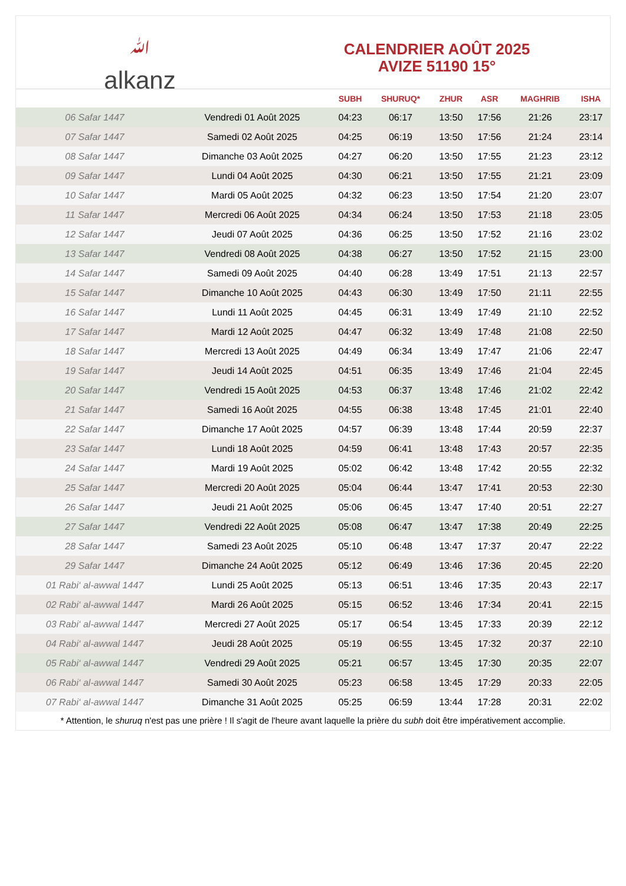ﷲalkanz
CALENDRIER AOÛT 2025
AVIZE 51190 15°
| | | SUBH | SHURUQ* | ZHUR | ASR | MAGHRIB | ISHA |
| --- | --- | --- | --- | --- | --- | --- | --- |
| 06 Safar 1447 | Vendredi 01 Août 2025 | 04:23 | 06:17 | 13:50 | 17:56 | 21:26 | 23:17 |
| 07 Safar 1447 | Samedi 02 Août 2025 | 04:25 | 06:19 | 13:50 | 17:56 | 21:24 | 23:14 |
| 08 Safar 1447 | Dimanche 03 Août 2025 | 04:27 | 06:20 | 13:50 | 17:55 | 21:23 | 23:12 |
| 09 Safar 1447 | Lundi 04 Août 2025 | 04:30 | 06:21 | 13:50 | 17:55 | 21:21 | 23:09 |
| 10 Safar 1447 | Mardi 05 Août 2025 | 04:32 | 06:23 | 13:50 | 17:54 | 21:20 | 23:07 |
| 11 Safar 1447 | Mercredi 06 Août 2025 | 04:34 | 06:24 | 13:50 | 17:53 | 21:18 | 23:05 |
| 12 Safar 1447 | Jeudi 07 Août 2025 | 04:36 | 06:25 | 13:50 | 17:52 | 21:16 | 23:02 |
| 13 Safar 1447 | Vendredi 08 Août 2025 | 04:38 | 06:27 | 13:50 | 17:52 | 21:15 | 23:00 |
| 14 Safar 1447 | Samedi 09 Août 2025 | 04:40 | 06:28 | 13:49 | 17:51 | 21:13 | 22:57 |
| 15 Safar 1447 | Dimanche 10 Août 2025 | 04:43 | 06:30 | 13:49 | 17:50 | 21:11 | 22:55 |
| 16 Safar 1447 | Lundi 11 Août 2025 | 04:45 | 06:31 | 13:49 | 17:49 | 21:10 | 22:52 |
| 17 Safar 1447 | Mardi 12 Août 2025 | 04:47 | 06:32 | 13:49 | 17:48 | 21:08 | 22:50 |
| 18 Safar 1447 | Mercredi 13 Août 2025 | 04:49 | 06:34 | 13:49 | 17:47 | 21:06 | 22:47 |
| 19 Safar 1447 | Jeudi 14 Août 2025 | 04:51 | 06:35 | 13:49 | 17:46 | 21:04 | 22:45 |
| 20 Safar 1447 | Vendredi 15 Août 2025 | 04:53 | 06:37 | 13:48 | 17:46 | 21:02 | 22:42 |
| 21 Safar 1447 | Samedi 16 Août 2025 | 04:55 | 06:38 | 13:48 | 17:45 | 21:01 | 22:40 |
| 22 Safar 1447 | Dimanche 17 Août 2025 | 04:57 | 06:39 | 13:48 | 17:44 | 20:59 | 22:37 |
| 23 Safar 1447 | Lundi 18 Août 2025 | 04:59 | 06:41 | 13:48 | 17:43 | 20:57 | 22:35 |
| 24 Safar 1447 | Mardi 19 Août 2025 | 05:02 | 06:42 | 13:48 | 17:42 | 20:55 | 22:32 |
| 25 Safar 1447 | Mercredi 20 Août 2025 | 05:04 | 06:44 | 13:47 | 17:41 | 20:53 | 22:30 |
| 26 Safar 1447 | Jeudi 21 Août 2025 | 05:06 | 06:45 | 13:47 | 17:40 | 20:51 | 22:27 |
| 27 Safar 1447 | Vendredi 22 Août 2025 | 05:08 | 06:47 | 13:47 | 17:38 | 20:49 | 22:25 |
| 28 Safar 1447 | Samedi 23 Août 2025 | 05:10 | 06:48 | 13:47 | 17:37 | 20:47 | 22:22 |
| 29 Safar 1447 | Dimanche 24 Août 2025 | 05:12 | 06:49 | 13:46 | 17:36 | 20:45 | 22:20 |
| 01 Rabi‘ al-awwal 1447 | Lundi 25 Août 2025 | 05:13 | 06:51 | 13:46 | 17:35 | 20:43 | 22:17 |
| 02 Rabi‘ al-awwal 1447 | Mardi 26 Août 2025 | 05:15 | 06:52 | 13:46 | 17:34 | 20:41 | 22:15 |
| 03 Rabi‘ al-awwal 1447 | Mercredi 27 Août 2025 | 05:17 | 06:54 | 13:45 | 17:33 | 20:39 | 22:12 |
| 04 Rabi‘ al-awwal 1447 | Jeudi 28 Août 2025 | 05:19 | 06:55 | 13:45 | 17:32 | 20:37 | 22:10 |
| 05 Rabi‘ al-awwal 1447 | Vendredi 29 Août 2025 | 05:21 | 06:57 | 13:45 | 17:30 | 20:35 | 22:07 |
| 06 Rabi‘ al-awwal 1447 | Samedi 30 Août 2025 | 05:23 | 06:58 | 13:45 | 17:29 | 20:33 | 22:05 |
| 07 Rabi‘ al-awwal 1447 | Dimanche 31 Août 2025 | 05:25 | 06:59 | 13:44 | 17:28 | 20:31 | 22:02 |
* Attention, le shuruq n'est pas une prière ! Il s'agit de l'heure avant laquelle la prière du subh doit être impérativement accomplie.